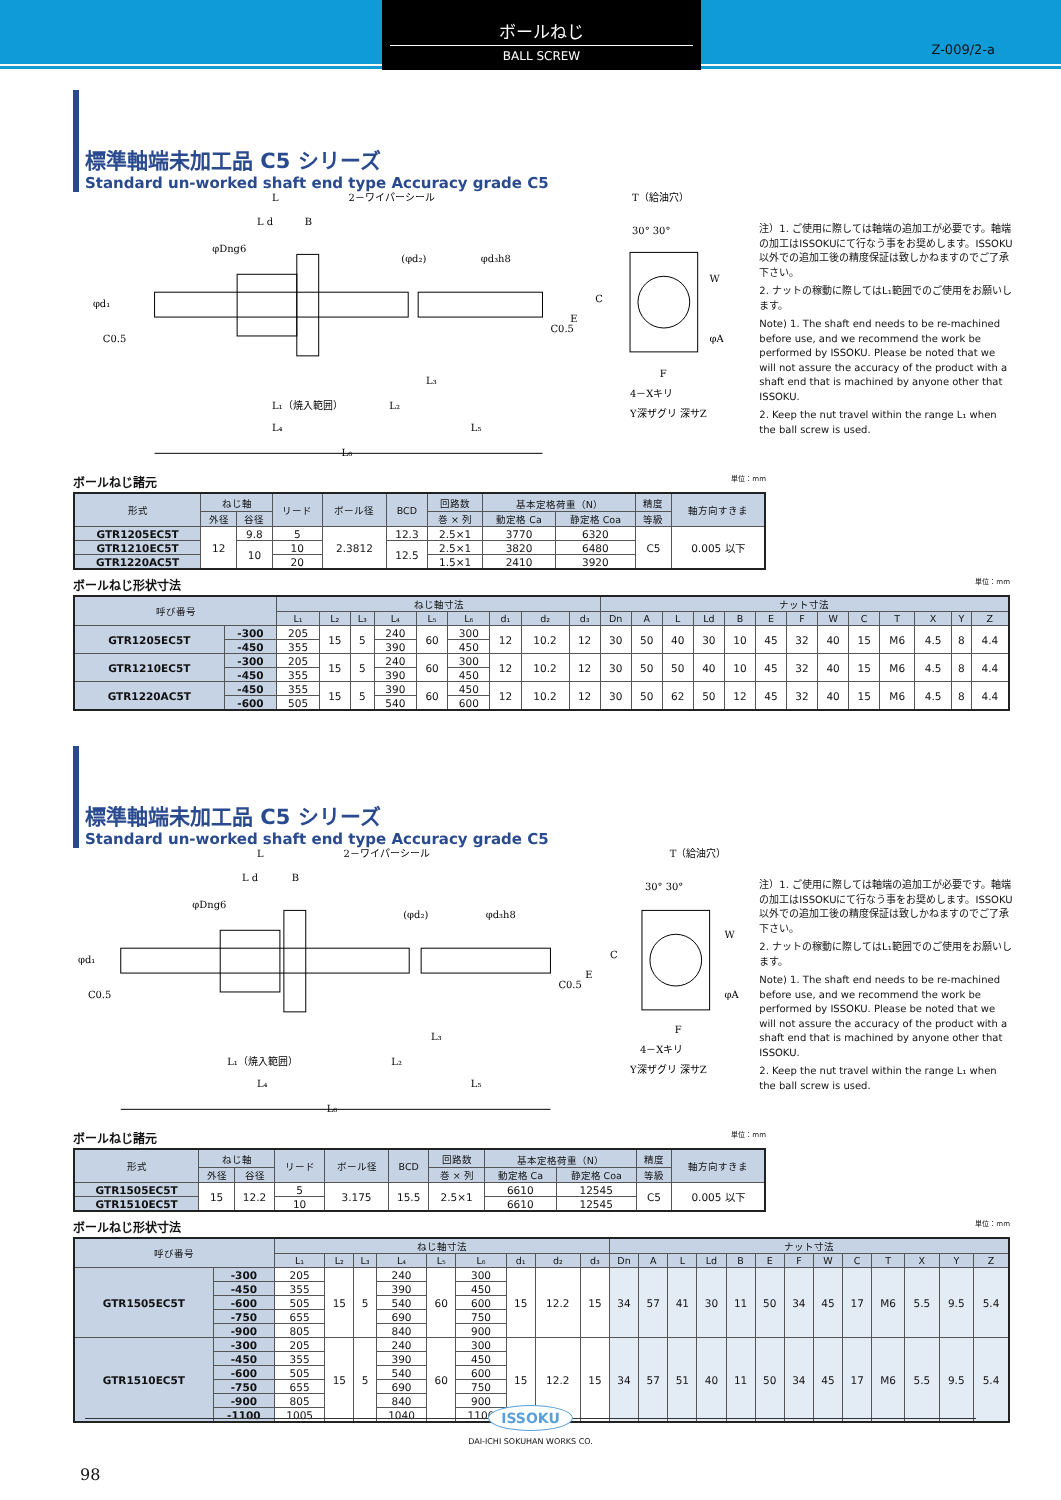ボールねじ
BALL SCREW
Z-009/2-a
標準軸端未加工品 C5 シリーズ
Standard un-worked shaft end type Accuracy grade C5
L
2－ワイパーシール
L d
B
L₁（焼入範囲）
L₂
L₃
L₄
L₅
L₆
φd₁
C0.5
C0.5
φDng6
(φd₂)
φd₃h8
T（給油穴）
30° 30°
W
C
E
φA
F
4－Xキリ
Y深ザグリ 深サZ
注）1. ご使用に際しては軸端の追加工が必要です。軸端の加工はISSOKUにて行なう事をお奨めします。ISSOKU以外での追加工後の精度保証は致しかねますのでご了承下さい。
2. ナットの稼動に際してはL₁範囲でのご使用をお願いします。
Note) 1. The shaft end needs to be re-machined before use, and we recommend the work be performed by ISSOKU. Please be noted that we will not assure the accuracy of the product with a shaft end that is machined by anyone other that ISSOKU.
2. Keep the nut travel within the range L₁ when the ball screw is used.
ボールねじ諸元 単位：mm
| 形式 | ねじ軸 | | リード | ボール径 | BCD | 回路数 | 基本定格荷重（N） | | 精度 | 軸方向すきま |
| --- | --- | --- | --- | --- | --- | --- | --- | --- | --- | --- |
| | 外径 | 谷径 | | | | 巻 × 列 | 動定格 Ca | 静定格 Coa | 等級 | |
| GTR1205EC5T | 12 | 9.8 | 5 | 2.3812 | 12.3 | 2.5×1 | 3770 | 6320 | C5 | 0.005 以下 |
| GTR1210EC5T | | 10 | 10 | | 12.5 | 2.5×1 | 3820 | 6480 | | |
| GTR1220AC5T | | | 20 | | | 1.5×1 | 2410 | 3920 | | |
ボールねじ形状寸法 単位：mm
| 呼び番号 | | ねじ軸寸法 | | | | | | | | | ナット寸法 | | | | | | | | | | | | |
| --- | --- | --- | --- | --- | --- | --- | --- | --- | --- | --- | --- | --- | --- | --- | --- | --- | --- | --- | --- | --- | --- | --- | --- |
| | | L₁ | L₂ | L₃ | L₄ | L₅ | L₆ | d₁ | d₂ | d₃ | Dn | A | L | Ld | B | E | F | W | C | T | X | Y | Z |
| GTR1205EC5T | -300 | 205 | 15 | 5 | 240 | 60 | 300 | 12 | 10.2 | 12 | 30 | 50 | 40 | 30 | 10 | 45 | 32 | 40 | 15 | M6 | 4.5 | 8 | 4.4 |
| | -450 | 355 | | | 390 | | 450 | | | | | | | | | | | | | | | | |
| GTR1210EC5T | -300 | 205 | 15 | 5 | 240 | 60 | 300 | 12 | 10.2 | 12 | 30 | 50 | 50 | 40 | 10 | 45 | 32 | 40 | 15 | M6 | 4.5 | 8 | 4.4 |
| | -450 | 355 | | | 390 | | 450 | | | | | | | | | | | | | | | | |
| GTR1220AC5T | -450 | 355 | 15 | 5 | 390 | 60 | 450 | 12 | 10.2 | 12 | 30 | 50 | 62 | 50 | 12 | 45 | 32 | 40 | 15 | M6 | 4.5 | 8 | 4.4 |
| | -600 | 505 | | | 540 | | 600 | | | | | | | | | | | | | | | | |
標準軸端未加工品 C5 シリーズ
Standard un-worked shaft end type Accuracy grade C5
L
2－ワイパーシール
L d
B
L₁（焼入範囲）
L₂
L₃
L₄
L₅
L₆
φd₁
C0.5
C0.5
φDng6
(φd₂)
φd₃h8
T（給油穴）
30° 30°
W
C
E
φA
F
4－Xキリ
Y深ザグリ 深サZ
注）1. ご使用に際しては軸端の追加工が必要です。軸端の加工はISSOKUにて行なう事をお奨めします。ISSOKU以外での追加工後の精度保証は致しかねますのでご了承下さい。
2. ナットの稼動に際してはL₁範囲でのご使用をお願いします。
Note) 1. The shaft end needs to be re-machined before use, and we recommend the work be performed by ISSOKU. Please be noted that we will not assure the accuracy of the product with a shaft end that is machined by anyone other that ISSOKU.
2. Keep the nut travel within the range L₁ when the ball screw is used.
ボールねじ諸元 単位：mm
| 形式 | ねじ軸 | | リード | ボール径 | BCD | 回路数 | 基本定格荷重（N） | | 精度 | 軸方向すきま |
| --- | --- | --- | --- | --- | --- | --- | --- | --- | --- | --- |
| | 外径 | 谷径 | | | | 巻 × 列 | 動定格 Ca | 静定格 Coa | 等級 | |
| GTR1505EC5T | 15 | 12.2 | 5 | 3.175 | 15.5 | 2.5×1 | 6610 | 12545 | C5 | 0.005 以下 |
| GTR1510EC5T | | | 10 | | | | 6610 | 12545 | | |
ボールねじ形状寸法 単位：mm
| 呼び番号 | | ねじ軸寸法 | | | | | | | | | ナット寸法 | | | | | | | | | | | | |
| --- | --- | --- | --- | --- | --- | --- | --- | --- | --- | --- | --- | --- | --- | --- | --- | --- | --- | --- | --- | --- | --- | --- | --- |
| | | L₁ | L₂ | L₃ | L₄ | L₅ | L₆ | d₁ | d₂ | d₃ | Dn | A | L | Ld | B | E | F | W | C | T | X | Y | Z |
| GTR1505EC5T | -300 | 205 | 15 | 5 | 240 | 60 | 300 | 15 | 12.2 | 15 | 34 | 57 | 41 | 30 | 11 | 50 | 34 | 45 | 17 | M6 | 5.5 | 9.5 | 5.4 |
| | -450 | 355 | | | 390 | | 450 | | | | | | | | | | | | | | | | |
| | -600 | 505 | | | 540 | | 600 | | | | | | | | | | | | | | | | |
| | -750 | 655 | | | 690 | | 750 | | | | | | | | | | | | | | | | |
| | -900 | 805 | | | 840 | | 900 | | | | | | | | | | | | | | | | |
| GTR1510EC5T | -300 | 205 | 15 | 5 | 240 | 60 | 300 | 15 | 12.2 | 15 | 34 | 57 | 51 | 40 | 11 | 50 | 34 | 45 | 17 | M6 | 5.5 | 9.5 | 5.4 |
| | -450 | 355 | | | 390 | | 450 | | | | | | | | | | | | | | | | |
| | -600 | 505 | | | 540 | | 600 | | | | | | | | | | | | | | | | |
| | -750 | 655 | | | 690 | | 750 | | | | | | | | | | | | | | | | |
| | -900 | 805 | | | 840 | | 900 | | | | | | | | | | | | | | | | |
| | -1100 | 1005 | | | 1040 | | 1100 | | | | | | | | | | | | | | | | |
ISSOKU
DAI-ICHI SOKUHAN WORKS CO.
98